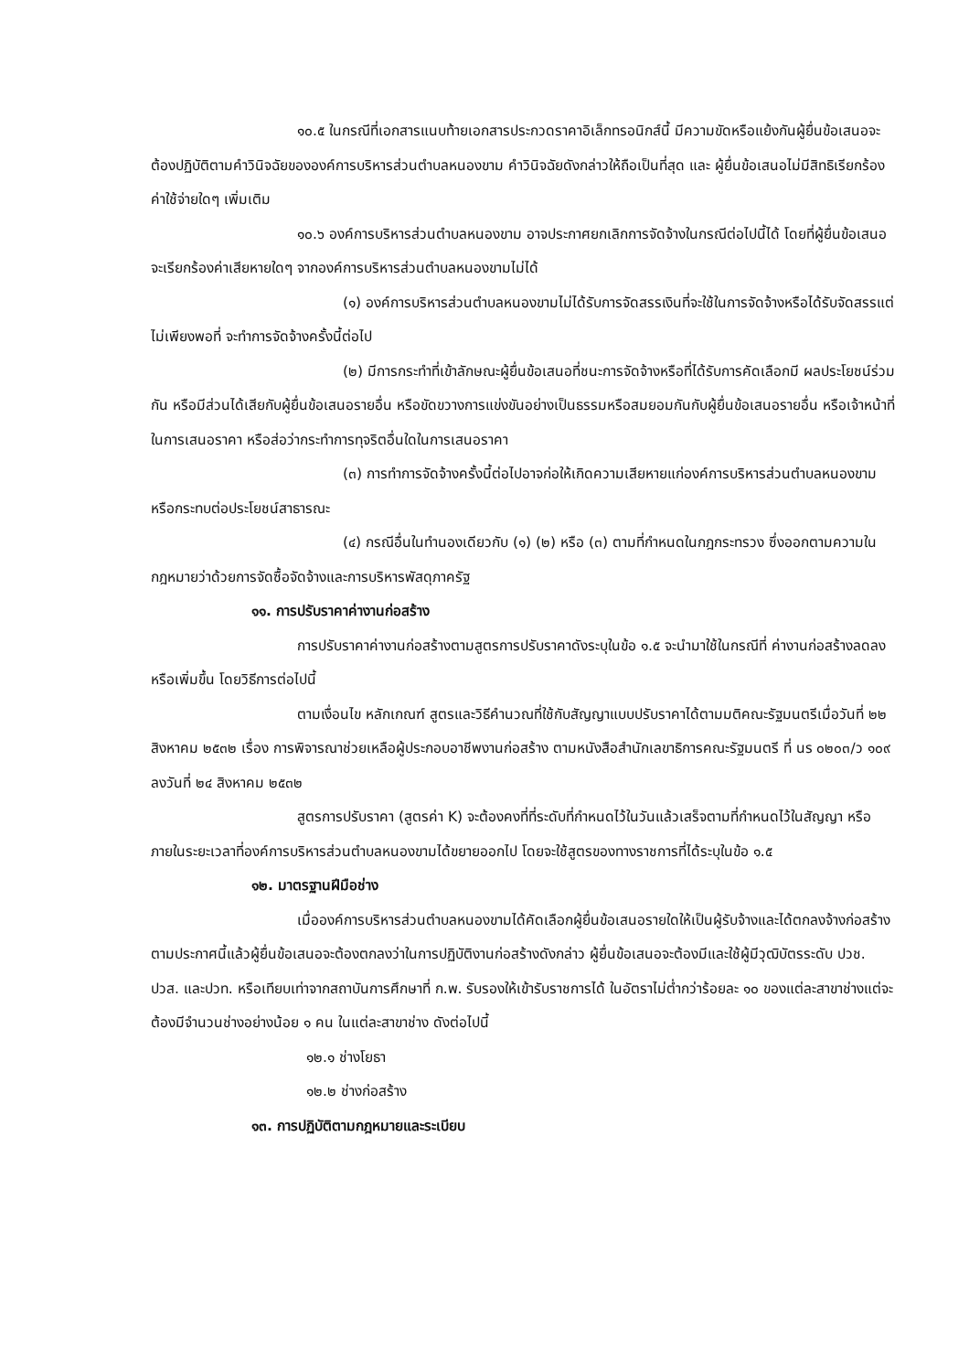๑๐.๕ ในกรณีที่เอกสารแนบท้ายเอกสารประกวดราคาอิเล็กทรอนิกส์นี้ มีความขัดหรือแย้งกันผู้ยื่นข้อเสนอจะต้องปฏิบัติตามคำวินิจฉัยขององค์การบริหารส่วนตำบลหนองขาม คำวินิจฉัยดังกล่าวให้ถือเป็นที่สุด และ ผู้ยื่นข้อเสนอไม่มีสิทธิเรียกร้องค่าใช้จ่ายใดๆ เพิ่มเติม
๑๐.๖ องค์การบริหารส่วนตำบลหนองขาม อาจประกาศยกเลิกการจัดจ้างในกรณีต่อไปนี้ได้ โดยที่ผู้ยื่นข้อเสนอจะเรียกร้องค่าเสียหายใดๆ จากองค์การบริหารส่วนตำบลหนองขามไม่ได้
(๑) องค์การบริหารส่วนตำบลหนองขามไม่ได้รับการจัดสรรเงินที่จะใช้ในการจัดจ้างหรือได้รับจัดสรรแต่ไม่เพียงพอที่ จะทำการจัดจ้างครั้งนี้ต่อไป
(๒) มีการกระทำที่เข้าลักษณะผู้ยื่นข้อเสนอที่ชนะการจัดจ้างหรือที่ได้รับการคัดเลือกมี ผลประโยชน์ร่วมกัน หรือมีส่วนได้เสียกับผู้ยื่นข้อเสนอรายอื่น หรือขัดขวางการแข่งขันอย่างเป็นธรรมหรือสมยอมกันกับผู้ยื่นข้อเสนอรายอื่น หรือเจ้าหน้าที่ในการเสนอราคา หรือส่อว่ากระทำการทุจริตอื่นใดในการเสนอราคา
(๓) การทำการจัดจ้างครั้งนี้ต่อไปอาจก่อให้เกิดความเสียหายแก่องค์การบริหารส่วนตำบลหนองขาม หรือกระทบต่อประโยชน์สาธารณะ
(๔) กรณีอื่นในทำนองเดียวกับ (๑) (๒) หรือ (๓) ตามที่กำหนดในกฎกระทรวง ซึ่งออกตามความในกฎหมายว่าด้วยการจัดซื้อจัดจ้างและการบริหารพัสดุภาครัฐ
๑๑. การปรับราคาค่างานก่อสร้าง
การปรับราคาค่างานก่อสร้างตามสูตรการปรับราคาดังระบุในข้อ ๑.๕ จะนำมาใช้ในกรณีที่ ค่างานก่อสร้างลดลงหรือเพิ่มขึ้น โดยวิธีการต่อไปนี้
ตามเงื่อนไข หลักเกณฑ์ สูตรและวิธีคำนวณที่ใช้กับสัญญาแบบปรับราคาได้ตามมติคณะรัฐมนตรีเมื่อวันที่ ๒๒ สิงหาคม ๒๕๓๒ เรื่อง การพิจารณาช่วยเหลือผู้ประกอบอาชีพงานก่อสร้าง ตามหนังสือสำนักเลขาธิการคณะรัฐมนตรี ที่ นร ๐๒๐๓/ว ๑๐๙ ลงวันที่ ๒๔ สิงหาคม ๒๕๓๒
สูตรการปรับราคา (สูตรค่า K) จะต้องคงที่ที่ระดับที่กำหนดไว้ในวันแล้วเสร็จตามที่กำหนดไว้ในสัญญา หรือภายในระยะเวลาที่องค์การบริหารส่วนตำบลหนองขามได้ขยายออกไป โดยจะใช้สูตรของทางราชการที่ได้ระบุในข้อ ๑.๕
๑๒. มาตรฐานฝีมือช่าง
เมื่อองค์การบริหารส่วนตำบลหนองขามได้คัดเลือกผู้ยื่นข้อเสนอรายใดให้เป็นผู้รับจ้างและได้ตกลงจ้างก่อสร้าง ตามประกาศนี้แล้วผู้ยื่นข้อเสนอจะต้องตกลงว่าในการปฏิบัติงานก่อสร้างดังกล่าว ผู้ยื่นข้อเสนอจะต้องมีและใช้ผู้มีวุฒิบัตรระดับ ปวช. ปวส. และปวท. หรือเทียบเท่าจากสถาบันการศึกษาที่ ก.พ. รับรองให้เข้ารับราชการได้ ในอัตราไม่ต่ำกว่าร้อยละ ๑๐ ของแต่ละสาขาช่างแต่จะต้องมีจำนวนช่างอย่างน้อย ๑ คน ในแต่ละสาขาช่าง ดังต่อไปนี้
๑๒.๑ ช่างโยธา
๑๒.๒ ช่างก่อสร้าง
๑๓. การปฏิบัติตามกฎหมายและระเบียบ